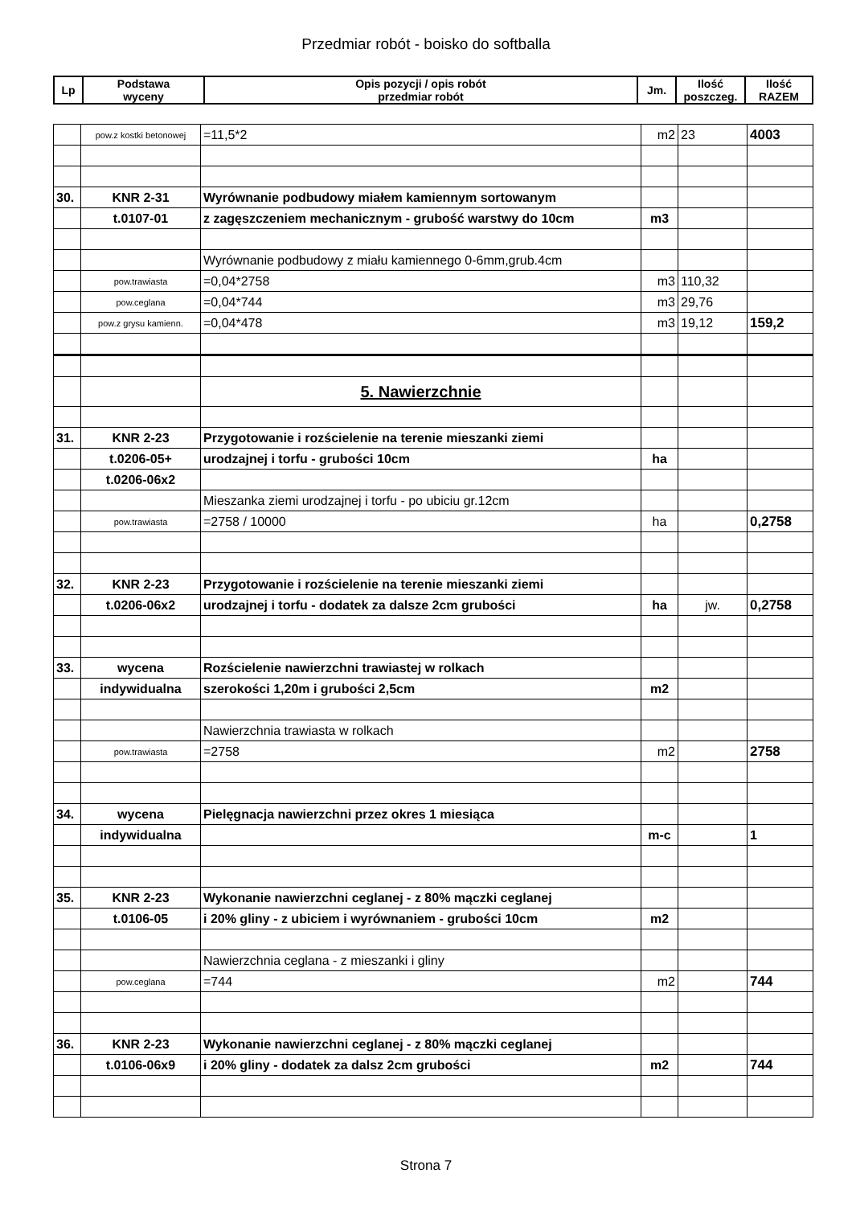Przedmiar robót - boisko do softballa
| Lp | Podstawa wyceny | Opis pozycji / opis robót przedmiar robót | Jm. | Ilość poszczeg. | Ilość RAZEM |
| --- | --- | --- | --- | --- | --- |
| | pow.z kostki betonowej | =11,5*2 | m2 | 23 | 4003 |
| 30. | KNR 2-31 | Wyrównanie podbudowy miałem kamiennym sortowanym | | | |
| | t.0107-01 | z zagęszczeniem mechanicznym - grubość warstwy do 10cm | m3 | | |
| | | Wyrównanie podbudowy z miału kamiennego 0-6mm,grub.4cm | | | |
| | pow.trawiasta | =0,04*2758 | m3 | 110,32 | |
| | pow.ceglana | =0,04*744 | m3 | 29,76 | |
| | pow.z grysu kamienn. | =0,04*478 | m3 | 19,12 | 159,2 |
| | | 5. Nawierzchnie | | | |
| 31. | KNR 2-23 | Przygotowanie i rozścielenie na terenie mieszanki ziemi | | | |
| | t.0206-05+ | urodzajnej i torfu - grubości 10cm | ha | | |
| | t.0206-06x2 | | | | |
| | | Mieszanka ziemi urodzajnej i torfu - po ubiciu gr.12cm | | | |
| | pow.trawiasta | =2758 / 10000 | ha | | 0,2758 |
| 32. | KNR 2-23 | Przygotowanie i rozścielenie na terenie mieszanki ziemi | | | |
| | t.0206-06x2 | urodzajnej i torfu - dodatek za dalsze 2cm grubości | ha | jw. | 0,2758 |
| 33. | wycena | Rozścielenie nawierzchni trawiastej w rolkach | | | |
| | indywidualna | szerokości 1,20m i grubości 2,5cm | m2 | | |
| | | Nawierzchnia trawiasta w rolkach | | | |
| | pow.trawiasta | =2758 | m2 | | 2758 |
| 34. | wycena | Pielęgnacja nawierzchni przez okres 1 miesiąca | | | |
| | indywidualna | | m-c | | 1 |
| 35. | KNR 2-23 | Wykonanie nawierzchni ceglanej - z 80% mączki ceglanej | | | |
| | t.0106-05 | i 20% gliny - z ubiciem i wyrównaniem - grubości 10cm | m2 | | |
| | | Nawierzchnia ceglana - z mieszanki i gliny | | | |
| | pow.ceglana | =744 | m2 | | 744 |
| 36. | KNR 2-23 | Wykonanie nawierzchni ceglanej - z 80% mączki ceglanej | | | |
| | t.0106-06x9 | i 20% gliny - dodatek za dalsz 2cm grubości | m2 | | 744 |
Strona 7